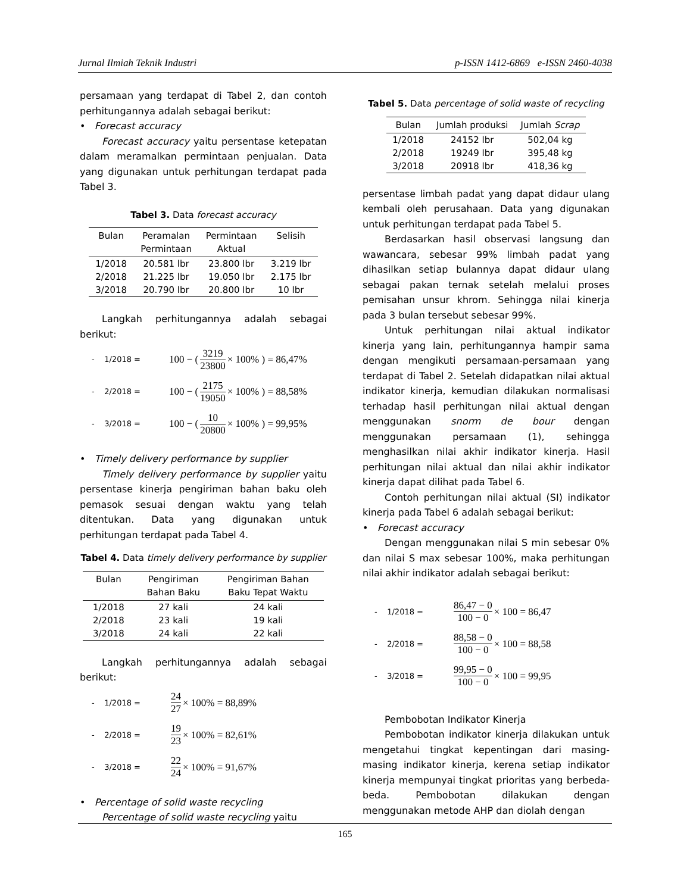Jurnal Ilmiah Teknik Industri p-ISSN 1412-6869 e-ISSN 2460-4038
persamaan yang terdapat di Tabel 2, dan contoh perhitungannya adalah sebagai berikut:
• Forecast accuracy
Forecast accuracy yaitu persentase ketepatan dalam meramalkan permintaan penjualan. Data yang digunakan untuk perhitungan terdapat pada Tabel 3.
Tabel 3. Data forecast accuracy
| Bulan | Peramalan Permintaan | Permintaan Aktual | Selisih |
| --- | --- | --- | --- |
| 1/2018 | 20.581 lbr | 23.800 lbr | 3.219 lbr |
| 2/2018 | 21.225 lbr | 19.050 lbr | 2.175 lbr |
| 3/2018 | 20.790 lbr | 20.800 lbr | 10 lbr |
Langkah perhitungannya adalah sebagai berikut:
- 1/2018 = 100 − ( 3219 23800 × 100% ) = 86,47%
- 2/2018 = 100 − ( 2175 19050 × 100% ) = 88,58%
- 3/2018 = 100 − ( 10 20800 × 100% ) = 99,95%
• Timely delivery performance by supplier
Timely delivery performance by supplier yaitu persentase kinerja pengiriman bahan baku oleh pemasok sesuai dengan waktu yang telah ditentukan. Data yang digunakan untuk perhitungan terdapat pada Tabel 4.
Tabel 4. Data timely delivery performance by supplier
| Bulan | Pengiriman Bahan Baku | Pengiriman Bahan Baku Tepat Waktu |
| --- | --- | --- |
| 1/2018 | 27 kali | 24 kali |
| 2/2018 | 23 kali | 19 kali |
| 3/2018 | 24 kali | 22 kali |
Langkah perhitungannya adalah sebagai berikut:
- 1/2018 = 24 27 × 100% = 88,89%
- 2/2018 = 19 23 × 100% = 82,61%
- 3/2018 = 22 24 × 100% = 91,67%
• Percentage of solid waste recycling
Percentage of solid waste recycling yaitu
Tabel 5. Data percentage of solid waste of recycling
| Bulan | Jumlah produksi | Jumlah Scrap |
| --- | --- | --- |
| 1/2018 | 24152 lbr | 502,04 kg |
| 2/2018 | 19249 lbr | 395,48 kg |
| 3/2018 | 20918 lbr | 418,36 kg |
persentase limbah padat yang dapat didaur ulang kembali oleh perusahaan. Data yang digunakan untuk perhitungan terdapat pada Tabel 5.
Berdasarkan hasil observasi langsung dan wawancara, sebesar 99% limbah padat yang dihasilkan setiap bulannya dapat didaur ulang sebagai pakan ternak setelah melalui proses pemisahan unsur khrom. Sehingga nilai kinerja pada 3 bulan tersebut sebesar 99%.
Untuk perhitungan nilai aktual indikator kinerja yang lain, perhitungannya hampir sama dengan mengikuti persamaan-persamaan yang terdapat di Tabel 2. Setelah didapatkan nilai aktual indikator kinerja, kemudian dilakukan normalisasi terhadap hasil perhitungan nilai aktual dengan menggunakan snorm de bour dengan menggunakan persamaan (1), sehingga menghasilkan nilai akhir indikator kinerja. Hasil perhitungan nilai aktual dan nilai akhir indikator kinerja dapat dilihat pada Tabel 6.
Contoh perhitungan nilai aktual (SI) indikator kinerja pada Tabel 6 adalah sebagai berikut:
• Forecast accuracy
Dengan menggunakan nilai S min sebesar 0% dan nilai S max sebesar 100%, maka perhitungan nilai akhir indikator adalah sebagai berikut:
- 1/2018 = 86,47 − 0 100 − 0 × 100 = 86,47
- 2/2018 = 88,58 − 0 100 − 0 × 100 = 88,58
- 3/2018 = 99,95 − 0 100 − 0 × 100 = 99,95
Pembobotan Indikator Kinerja
Pembobotan indikator kinerja dilakukan untuk mengetahui tingkat kepentingan dari masing-masing indikator kinerja, kerena setiap indikator kinerja mempunyai tingkat prioritas yang berbeda-beda. Pembobotan dilakukan dengan menggunakan metode AHP dan diolah dengan
165